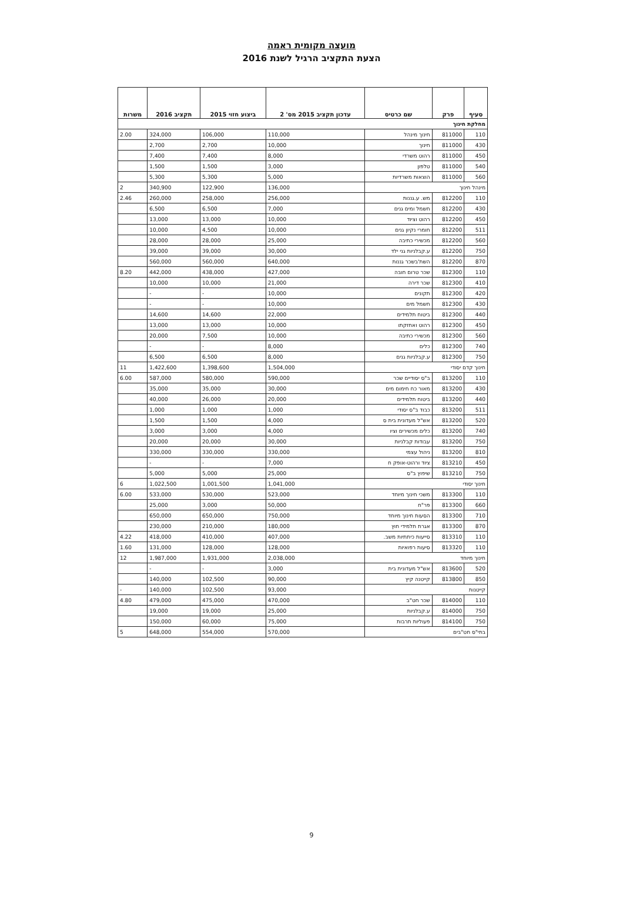מועצה מקומית ראמה
הצעת התקציב הרגיל לשנת 2016
| סעיף | פרק | שם כרטיס | עדכון תקציב 2015 מס' 2 | ביצוע חזוי 2015 | תקציב 2016 | משרות |
| --- | --- | --- | --- | --- | --- | --- |
| מחלקת חינוך | | | | | | |
| 110 | 811000 | חינוך מינהל | 110,000 | 106,000 | 324,000 | 2.00 |
| 430 | 811000 | חינוך | 10,000 | 2,700 | 2,700 | |
| 450 | 811000 | רהוט משרדי | 8,000 | 7,400 | 7,400 | |
| 540 | 811000 | טלפון | 3,000 | 1,500 | 1,500 | |
| 560 | 811000 | הוצאות משרדיות | 5,000 | 5,300 | 5,300 | |
| מינהל חינוך | | | 136,000 | 122,900 | 340,900 | 2 |
| 110 | 812200 | מש. ע.גננות | 256,000 | 258,000 | 260,000 | 2.46 |
| 430 | 812200 | חשמל ומים גנים | 7,000 | 6,500 | 6,500 | |
| 450 | 812200 | רהוט וציוד | 10,000 | 13,000 | 13,000 | |
| 511 | 812200 | חומרי נקיון גנים | 10,000 | 4,500 | 10,000 | |
| 560 | 812200 | מכשירי כתיבה | 25,000 | 28,000 | 28,000 | |
| 750 | 812200 | ע.קבלניות גני ילד | 30,000 | 39,000 | 39,000 | |
| 870 | 812200 | השת'בשכר גננות | 640,000 | 560,000 | 560,000 | |
| 110 | 812300 | שכר טרום חובה | 427,000 | 438,000 | 442,000 | 8.20 |
| 410 | 812300 | שכר דירה | 21,000 | 10,000 | 10,000 | |
| 420 | 812300 | תקונים | 10,000 | - | - | |
| 430 | 812300 | חשמל מים | 10,000 | - | - | |
| 440 | 812300 | ביטוח תלמידים | 22,000 | 14,600 | 14,600 | |
| 450 | 812300 | רהוט ואחזקתו | 10,000 | 13,000 | 13,000 | |
| 560 | 812300 | מכשירי כתיבה | 10,000 | 7,500 | 20,000 | |
| 740 | 812300 | כלים | 8,000 | - | - | |
| 750 | 812300 | ע.קבלניות גנים | 8,000 | 6,500 | 6,500 | |
| חינוך קדם יסודי | | | 1,504,000 | 1,398,600 | 1,422,600 | 11 |
| 110 | 813200 | ב"ס יסודיים שכר | 590,000 | 580,000 | 587,000 | 6.00 |
| 430 | 813200 | מאור כח חימום מים | 30,000 | 35,000 | 35,000 | |
| 440 | 813200 | ביטוח תלמידים | 20,000 | 26,000 | 40,000 | |
| 511 | 813200 | כבוד ב"ס יסודי | 1,000 | 1,000 | 1,000 | |
| 520 | 813200 | אש"ל מעדונית בית ס | 4,000 | 1,500 | 1,500 | |
| 740 | 813200 | כלים מכשירים וציו | 4,000 | 3,000 | 3,000 | |
| 750 | 813200 | עבודות קבלניות | 30,000 | 20,000 | 20,000 | |
| 810 | 813200 | ניהול עצמי | 330,000 | 330,000 | 330,000 | |
| 450 | 813210 | ציוד ורהוט-אופק ח | 7,000 | - | - | |
| 750 | 813210 | שיפוץ ב"ס | 25,000 | 5,000 | 5,000 | |
| חינוך יסודי | | | 1,041,000 | 1,001,500 | 1,022,500 | 6 |
| 110 | 813300 | משכי חינוך מיוחד | 523,000 | 530,000 | 533,000 | 6.00 |
| 660 | 813300 | פר"ח | 50,000 | 3,000 | 25,000 | |
| 710 | 813300 | הסעות חינוך מיוחד | 750,000 | 650,000 | 650,000 | |
| 870 | 813300 | אגרת תלמידי חוץ | 180,000 | 210,000 | 230,000 | |
| 110 | 813310 | סייעות כיתתיות משב. | 407,000 | 410,000 | 418,000 | 4.22 |
| 110 | 813320 | סיעות רפואיות | 128,000 | 128,000 | 131,000 | 1.60 |
| חינוך מיוחד | | | 2,038,000 | 1,931,000 | 1,987,000 | 12 |
| 520 | 813600 | אש"ל מעדונית בית | 3,000 | - | - | |
| 850 | 813800 | קייטנה קיץ | 90,000 | 102,500 | 140,000 | |
| קייטנות | | | 93,000 | 102,500 | 140,000 | - |
| 110 | 814000 | שכר חט"ב | 470,000 | 475,000 | 479,000 | 4.80 |
| 750 | 814000 | ע.קבלניות | 25,000 | 19,000 | 19,000 | |
| 750 | 814100 | פעוליות תרבות | 75,000 | 60,000 | 150,000 | |
| בתי"ס חט"בים | | | 570,000 | 554,000 | 648,000 | 5 |
9